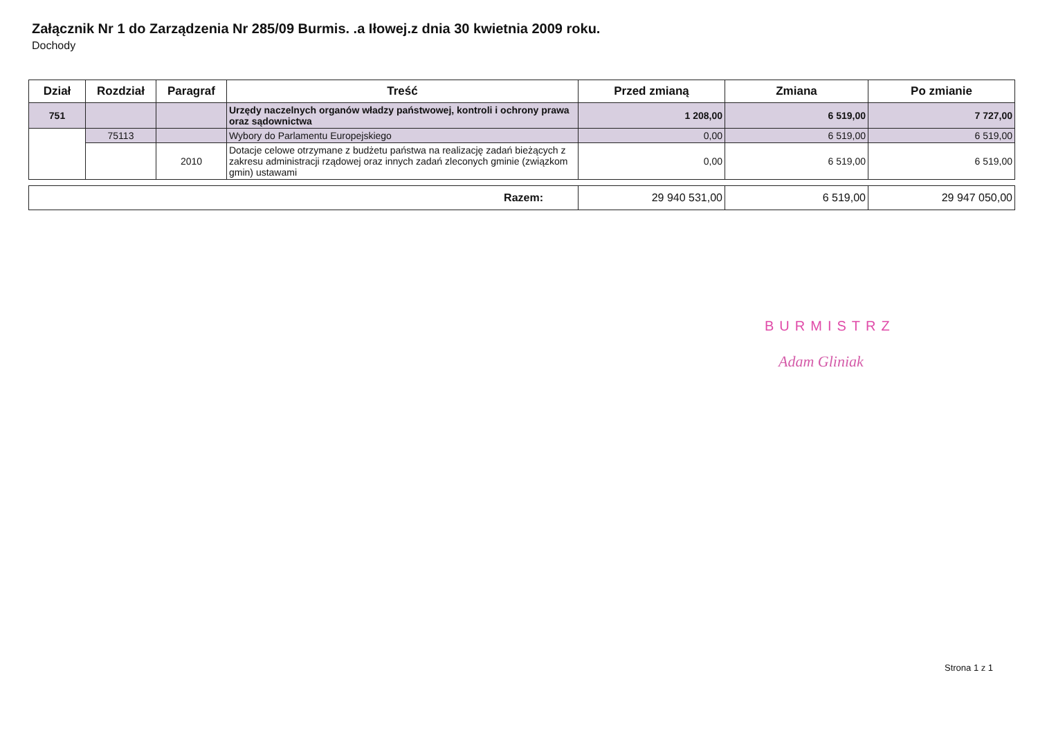Załącznik Nr 1 do Zarządzenia Nr 285/09 Burmis. .a Iłowej.z dnia 30 kwietnia 2009 roku.
Dochody
| Dział | Rozdział | Paragraf | Treść | Przed zmianą | Zmiana | Po zmianie |
| --- | --- | --- | --- | --- | --- | --- |
| 751 | | | Urzędy naczelnych organów władzy państwowej, kontroli i ochrony prawa oraz sądownictwa | 1 208,00 | 6 519,00 | 7 727,00 |
| | 75113 | | Wybory do Parlamentu Europejskiego | 0,00 | 6 519,00 | 6 519,00 |
| | | 2010 | Dotacje celowe otrzymane z budżetu państwa na realizację zadań bieżących z zakresu administracji rządowej oraz innych zadań zleconych gminie (związkom gmin) ustawami | 0,00 | 6 519,00 | 6 519,00 |
| Razem: | 29 940 531,00 | 6 519,00 | 29 947 050,00 |
BURMISTRZ
Adam Gliniak
Strona 1 z 1